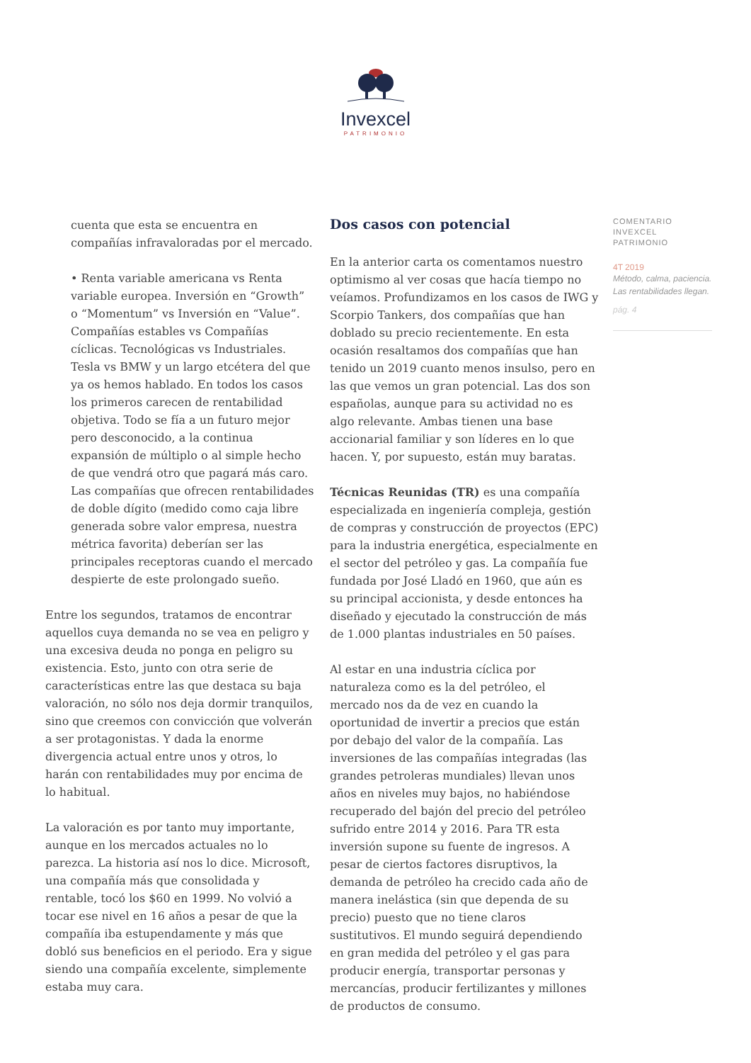Invexcel
PATRIMONIO
cuenta que esta se encuentra en compañías infravaloradas por el mercado.
• Renta variable americana vs Renta variable europea. Inversión en “Growth” o “Momentum” vs Inversión en “Value”. Compañías estables vs Compañías cíclicas. Tecnológicas vs Industriales. Tesla vs BMW y un largo etcétera del que ya os hemos hablado. En todos los casos los primeros carecen de rentabilidad objetiva. Todo se fía a un futuro mejor pero desconocido, a la continua expansión de múltiplo o al simple hecho de que vendrá otro que pagará más caro. Las compañías que ofrecen rentabilidades de doble dígito (medido como caja libre generada sobre valor empresa, nuestra métrica favorita) deberían ser las principales receptoras cuando el mercado despierte de este prolongado sueño.
Entre los segundos, tratamos de encontrar aquellos cuya demanda no se vea en peligro y una excesiva deuda no ponga en peligro su existencia. Esto, junto con otra serie de características entre las que destaca su baja valoración, no sólo nos deja dormir tranquilos, sino que creemos con convicción que volverán a ser protagonistas. Y dada la enorme divergencia actual entre unos y otros, lo harán con rentabilidades muy por encima de lo habitual.
La valoración es por tanto muy importante, aunque en los mercados actuales no lo parezca. La historia así nos lo dice. Microsoft, una compañía más que consolidada y rentable, tocó los $60 en 1999. No volvió a tocar ese nivel en 16 años a pesar de que la compañía iba estupendamente y más que dobló sus beneficios en el periodo. Era y sigue siendo una compañía excelente, simplemente estaba muy cara.
Dos casos con potencial
En la anterior carta os comentamos nuestro optimismo al ver cosas que hacía tiempo no veíamos. Profundizamos en los casos de IWG y Scorpio Tankers, dos compañías que han doblado su precio recientemente. En esta ocasión resaltamos dos compañías que han tenido un 2019 cuanto menos insulso, pero en las que vemos un gran potencial. Las dos son españolas, aunque para su actividad no es algo relevante. Ambas tienen una base accionarial familiar y son líderes en lo que hacen. Y, por supuesto, están muy baratas.
Técnicas Reunidas (TR) es una compañía especializada en ingeniería compleja, gestión de compras y construcción de proyectos (EPC) para la industria energética, especialmente en el sector del petróleo y gas. La compañía fue fundada por José Lladó en 1960, que aún es su principal accionista, y desde entonces ha diseñado y ejecutado la construcción de más de 1.000 plantas industriales en 50 países.
Al estar en una industria cíclica por naturaleza como es la del petróleo, el mercado nos da de vez en cuando la oportunidad de invertir a precios que están por debajo del valor de la compañía. Las inversiones de las compañías integradas (las grandes petroleras mundiales) llevan unos años en niveles muy bajos, no habiéndose recuperado del bajón del precio del petróleo sufrido entre 2014 y 2016. Para TR esta inversión supone su fuente de ingresos. A pesar de ciertos factores disruptivos, la demanda de petróleo ha crecido cada año de manera inelástica (sin que dependa de su precio) puesto que no tiene claros sustitutivos. El mundo seguirá dependiendo en gran medida del petróleo y el gas para producir energía, transportar personas y mercancías, producir fertilizantes y millones de productos de consumo.
COMENTARIO
INVEXCEL PATRIMONIO
4T 2019
Método, calma, paciencia.
Las rentabilidades llegan.
pág. 4